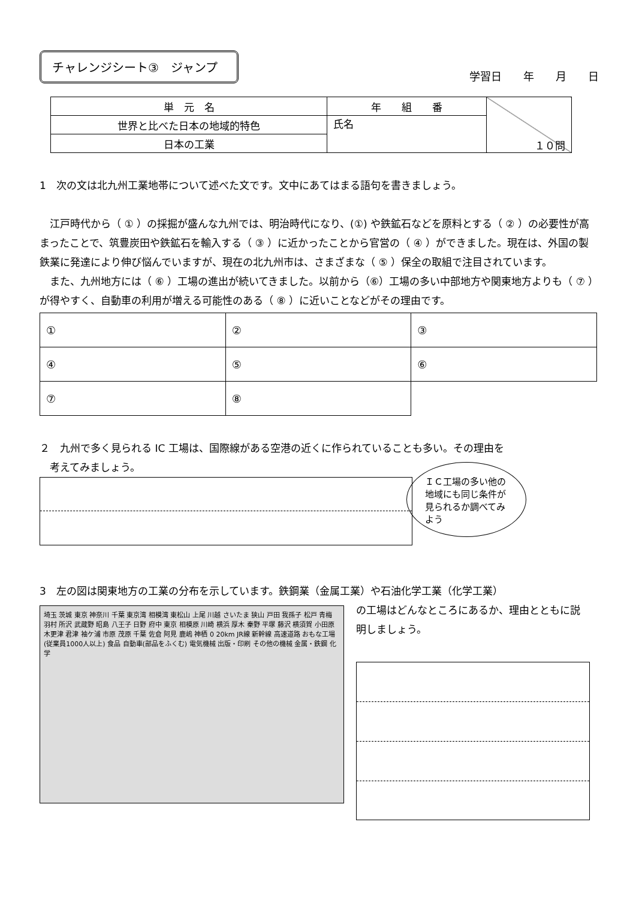チャレンジシート③　ジャンプ
学習日　　年　　月　　日
| 単 元 名 | 年 組 番 | １０問 |
| 世界と比べた日本の地域的特色 | 氏名 | |
| 日本の工業 | | |
1　次の文は北九州工業地帯について述べた文です。文中にあてはまる語句を書きましょう。
　江戸時代から（ ① ）の採掘が盛んな九州では、明治時代になり、(①) や鉄鉱石などを原料とする（ ② ）の必要性が高まったことで、筑豊炭田や鉄鉱石を輸入する（ ③ ）に近かったことから官営の（ ④ ）ができました。現在は、外国の製鉄業に発達により伸び悩んでいますが、現在の北九州市は、さまざまな（ ⑤ ）保全の取組で注目されています。
　また、九州地方には（ ⑥ ）工場の進出が続いてきました。以前から（⑥）工場の多い中部地方や関東地方よりも（ ⑦ ）が得やすく、自動車の利用が増える可能性のある（ ⑧ ）に近いことなどがその理由です。
| ① | ② | ③ |
| ④ | ⑤ | ⑥ |
| ⑦ | ⑧ | |
２　九州で多く見られる IC 工場は、国際線がある空港の近くに作られていることも多い。その理由を
　考えてみましょう。
ＩＣ工場の多い他の地域にも同じ条件が見られるか調べてみよう
3　左の図は関東地方の工業の分布を示しています。鉄鋼業（金属工業）や石油化学工業（化学工業）
埼玉 茨城 東京 神奈川 千葉 東京湾 相模湾 東松山 上尾 川越 さいたま 狭山 戸田 我孫子 松戸 青梅 羽村 所沢 武蔵野 昭島 八王子 日野 府中 東京 相模原 川崎 横浜 厚木 秦野 平塚 藤沢 横須賀 小田原 木更津 君津 袖ケ浦 市原 茂原 千葉 佐倉 阿見 鹿嶋 神栖 0 20km JR線 新幹線 高速道路 おもな工場(従業員1000人以上) 食品 自動車(部品をふくむ) 電気機械 出版・印刷 その他の機械 金属・鉄鋼 化学
の工場はどんなところにあるか、理由とともに説明しましょう。